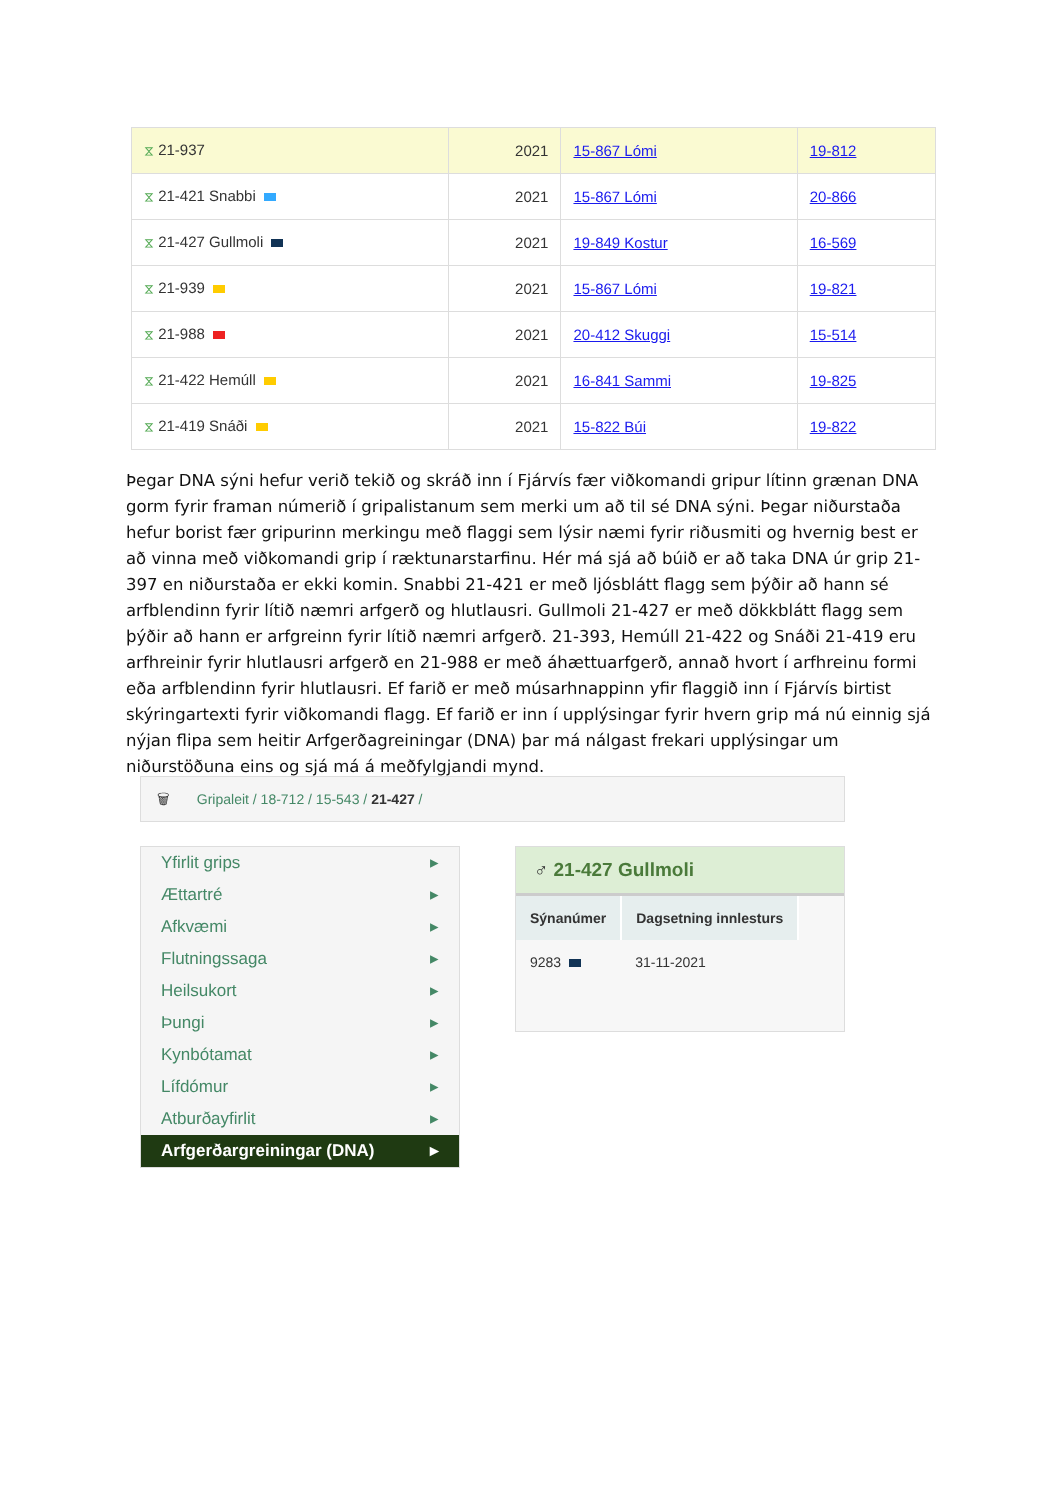| ⧖ 21-937 | 2021 | 15-867 Lómi | 19-812 |
| ⧖ 21-421 Snabbi | 2021 | 15-867 Lómi | 20-866 |
| ⧖ 21-427 Gullmoli | 2021 | 19-849 Kostur | 16-569 |
| ⧖ 21-939 | 2021 | 15-867 Lómi | 19-821 |
| ⧖ 21-988 | 2021 | 20-412 Skuggi | 15-514 |
| ⧖ 21-422 Hemúll | 2021 | 16-841 Sammi | 19-825 |
| ⧖ 21-419 Snáði | 2021 | 15-822 Búi | 19-822 |
Þegar DNA sýni hefur verið tekið og skráð inn í Fjárvís fær viðkomandi gripur lítinn grænan DNA gorm fyrir framan númerið í gripalistanum sem merki um að til sé DNA sýni. Þegar niðurstaða hefur borist fær gripurinn merkingu með flaggi sem lýsir næmi fyrir riðusmiti og hvernig best er að vinna með viðkomandi grip í ræktunarstarfinu. Hér má sjá að búið er að taka DNA úr grip 21-397 en niðurstaða er ekki komin. Snabbi 21-421 er með ljósblátt flagg sem þýðir að hann sé arfblendinn fyrir lítið næmri arfgerð og hlutlausri. Gullmoli 21-427 er með dökkblátt flagg sem þýðir að hann er arfgreinn fyrir lítið næmri arfgerð. 21-393, Hemúll 21-422 og Snáði 21-419 eru arfhreinir fyrir hlutlausri arfgerð en 21-988 er með áhættuarfgerð, annað hvort í arfhreinu formi eða arfblendinn fyrir hlutlausri. Ef farið er með músarhnappinn yfir flaggið inn í Fjárvís birtist skýringartexti fyrir viðkomandi flagg. Ef farið er inn í upplýsingar fyrir hvern grip má nú einnig sjá nýjan flipa sem heitir Arfgerðagreiningar (DNA) þar má nálgast frekari upplýsingar um niðurstöðuna eins og sjá má á meðfylgjandi mynd.
🗑 Gripaleit / 18-712 / 15-543 / 21-427 /
Yfirlit grips ▸
Ættartré ▸
Afkvæmi ▸
Flutningssaga ▸
Heilsukort ▸
Þungi ▸
Kynbótamat ▸
Lífdómur ▸
Atburðayfirlit ▸
Arfgerðargreiningar (DNA) ▸
♂ 21-427 Gullmoli
| Sýnanúmer | Dagsetning innlesturs |
| --- | --- |
| 9283 | 31-11-2021 |